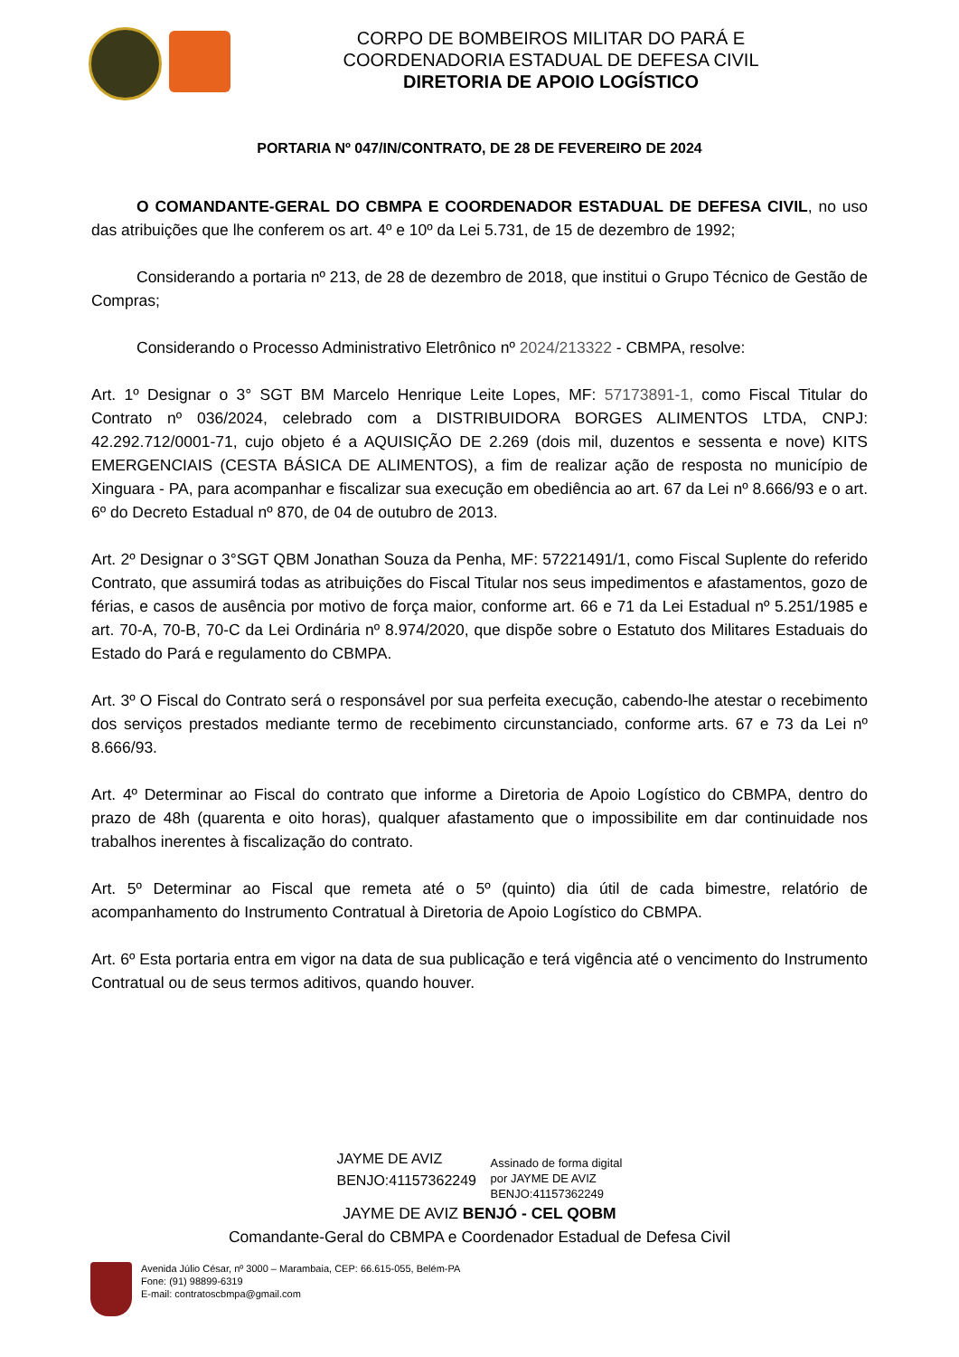CORPO DE BOMBEIROS MILITAR DO PARÁ E
COORDENADORIA ESTADUAL DE DEFESA CIVIL
DIRETORIA DE APOIO LOGÍSTICO
PORTARIA Nº 047/IN/CONTRATO, DE 28 DE FEVEREIRO DE 2024
O COMANDANTE-GERAL DO CBMPA E COORDENADOR ESTADUAL DE DEFESA CIVIL, no uso das atribuições que lhe conferem os art. 4º e 10º da Lei 5.731, de 15 de dezembro de 1992;
Considerando a portaria nº 213, de 28 de dezembro de 2018, que institui o Grupo Técnico de Gestão de Compras;
Considerando o Processo Administrativo Eletrônico nº 2024/213322 - CBMPA, resolve:
Art. 1º Designar o 3° SGT BM Marcelo Henrique Leite Lopes, MF: 57173891-1, como Fiscal Titular do Contrato nº 036/2024, celebrado com a DISTRIBUIDORA BORGES ALIMENTOS LTDA, CNPJ: 42.292.712/0001-71, cujo objeto é a AQUISIÇÃO DE 2.269 (dois mil, duzentos e sessenta e nove) KITS EMERGENCIAIS (CESTA BÁSICA DE ALIMENTOS), a fim de realizar ação de resposta no município de Xinguara - PA, para acompanhar e fiscalizar sua execução em obediência ao art. 67 da Lei nº 8.666/93 e o art. 6º do Decreto Estadual nº 870, de 04 de outubro de 2013.
Art. 2º Designar o 3°SGT QBM Jonathan Souza da Penha, MF: 57221491/1, como Fiscal Suplente do referido Contrato, que assumirá todas as atribuições do Fiscal Titular nos seus impedimentos e afastamentos, gozo de férias, e casos de ausência por motivo de força maior, conforme art. 66 e 71 da Lei Estadual nº 5.251/1985 e art. 70-A, 70-B, 70-C da Lei Ordinária nº 8.974/2020, que dispõe sobre o Estatuto dos Militares Estaduais do Estado do Pará e regulamento do CBMPA.
Art. 3º O Fiscal do Contrato será o responsável por sua perfeita execução, cabendo-lhe atestar o recebimento dos serviços prestados mediante termo de recebimento circunstanciado, conforme arts. 67 e 73 da Lei nº 8.666/93.
Art. 4º Determinar ao Fiscal do contrato que informe a Diretoria de Apoio Logístico do CBMPA, dentro do prazo de 48h (quarenta e oito horas), qualquer afastamento que o impossibilite em dar continuidade nos trabalhos inerentes à fiscalização do contrato.
Art. 5º Determinar ao Fiscal que remeta até o 5º (quinto) dia útil de cada bimestre, relatório de acompanhamento do Instrumento Contratual à Diretoria de Apoio Logístico do CBMPA.
Art. 6º Esta portaria entra em vigor na data de sua publicação e terá vigência até o vencimento do Instrumento Contratual ou de seus termos aditivos, quando houver.
JAYME DE AVIZ BENJO:41157362249
Assinado de forma digital
por JAYME DE AVIZ
BENJO:41157362249
JAYME DE AVIZ BENJÓ - CEL QOBM
Comandante-Geral do CBMPA e Coordenador Estadual de Defesa Civil
Avenida Júlio César, nº 3000 – Marambaia, CEP: 66.615-055, Belém-PA
Fone: (91) 98899-6319
E-mail: contratoscbmpa@gmail.com